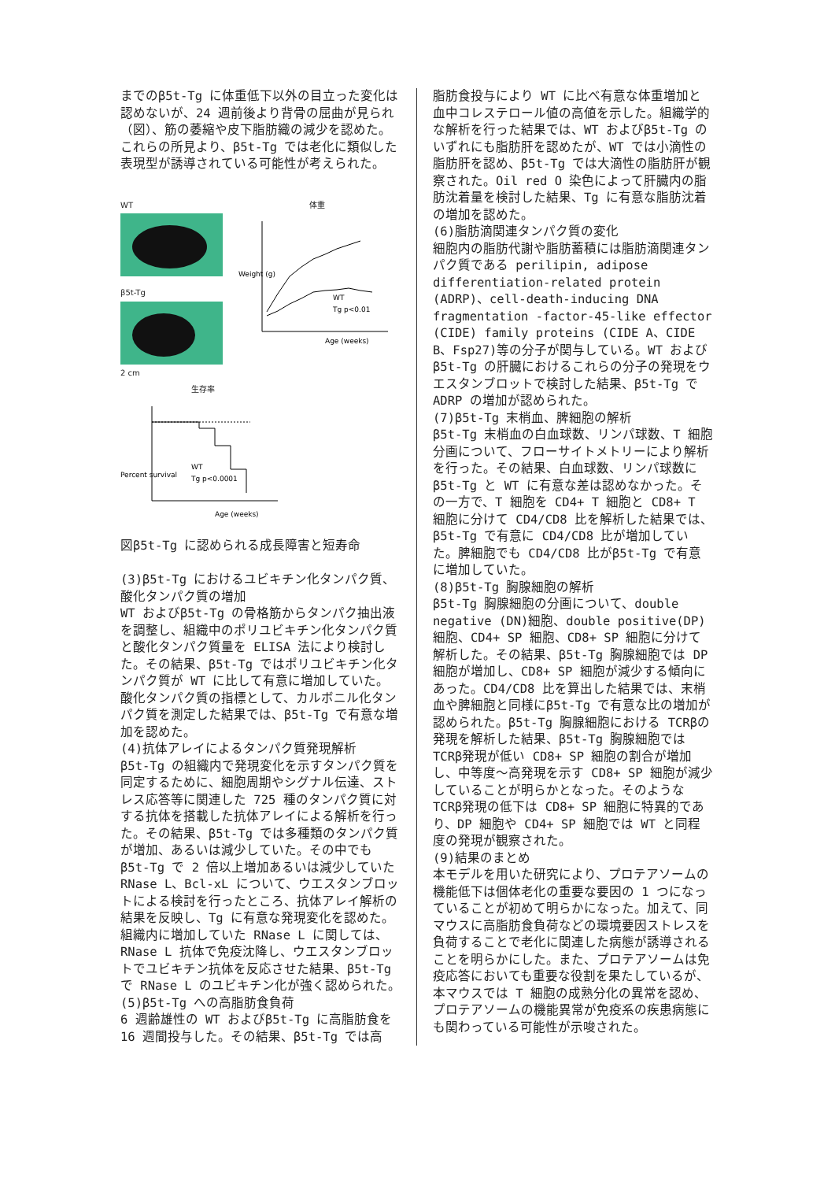までのβ5t-Tg に体重低下以外の目立った変化は認めないが、24 週前後より背骨の屈曲が見られ（図）、筋の萎縮や皮下脂肪織の減少を認めた。これらの所見より、β5t-Tg では老化に類似した表現型が誘導されている可能性が考えられた。
WT
β5t-Tg
2 cm
体重
Weight (g)
Age (weeks)
WT
Tg p<0.01
生存率
Percent survival
WT
Tg p<0.0001
Age (weeks)
図β5t-Tg に認められる成長障害と短寿命
(3)β5t-Tg におけるユビキチン化タンパク質、酸化タンパク質の増加
WT およびβ5t-Tg の骨格筋からタンパク抽出液を調整し、組織中のポリユビキチン化タンパク質と酸化タンパク質量を ELISA 法により検討した。その結果、β5t-Tg ではポリユビキチン化タンパク質が WT に比して有意に増加していた。酸化タンパク質の指標として、カルボニル化タンパク質を測定した結果では、β5t-Tg で有意な増加を認めた。
(4)抗体アレイによるタンパク質発現解析
β5t-Tg の組織内で発現変化を示すタンパク質を同定するために、細胞周期やシグナル伝達、ストレス応答等に関連した 725 種のタンパク質に対する抗体を搭載した抗体アレイによる解析を行った。その結果、β5t-Tg では多種類のタンパク質が増加、あるいは減少していた。その中でもβ5t-Tg で 2 倍以上増加あるいは減少していた RNase L、Bcl-xL について、ウエスタンブロットによる検討を行ったところ、抗体アレイ解析の結果を反映し、Tg に有意な発現変化を認めた。組織内に増加していた RNase L に関しては、RNase L 抗体で免疫沈降し、ウエスタンブロットでユビキチン抗体を反応させた結果、β5t-Tg で RNase L のユビキチン化が強く認められた。
(5)β5t-Tg への高脂肪食負荷
6 週齢雄性の WT およびβ5t-Tg に高脂肪食を 16 週間投与した。その結果、β5t-Tg では高
脂肪食投与により WT に比べ有意な体重増加と血中コレステロール値の高値を示した。組織学的な解析を行った結果では、WT およびβ5t-Tg のいずれにも脂肪肝を認めたが、WT では小滴性の脂肪肝を認め、β5t-Tg では大滴性の脂肪肝が観察された。Oil red O 染色によって肝臓内の脂肪沈着量を検討した結果、Tg に有意な脂肪沈着の増加を認めた。
(6)脂肪滴関連タンパク質の変化
細胞内の脂肪代謝や脂肪蓄積には脂肪滴関連タンパク質である perilipin, adipose differentiation-related protein (ADRP)、cell-death-inducing DNA fragmentation -factor-45-like effector (CIDE) family proteins (CIDE A、CIDE B、Fsp27)等の分子が関与している。WT およびβ5t-Tg の肝臓におけるこれらの分子の発現をウエスタンブロットで検討した結果、β5t-Tg で ADRP の増加が認められた。
(7)β5t-Tg 末梢血、脾細胞の解析
β5t-Tg 末梢血の白血球数、リンパ球数、T 細胞分画について、フローサイトメトリーにより解析を行った。その結果、白血球数、リンパ球数にβ5t-Tg と WT に有意な差は認めなかった。その一方で、T 細胞を CD4+ T 細胞と CD8+ T 細胞に分けて CD4/CD8 比を解析した結果では、β5t-Tg で有意に CD4/CD8 比が増加していた。脾細胞でも CD4/CD8 比がβ5t-Tg で有意に増加していた。
(8)β5t-Tg 胸腺細胞の解析
β5t-Tg 胸腺細胞の分画について、double negative (DN)細胞、double positive(DP)細胞、CD4+ SP 細胞、CD8+ SP 細胞に分けて解析した。その結果、β5t-Tg 胸腺細胞では DP 細胞が増加し、CD8+ SP 細胞が減少する傾向にあった。CD4/CD8 比を算出した結果では、末梢血や脾細胞と同様にβ5t-Tg で有意な比の増加が認められた。β5t-Tg 胸腺細胞における TCRβの発現を解析した結果、β5t-Tg 胸腺細胞では TCRβ発現が低い CD8+ SP 細胞の割合が増加し、中等度～高発現を示す CD8+ SP 細胞が減少していることが明らかとなった。そのような TCRβ発現の低下は CD8+ SP 細胞に特異的であり、DP 細胞や CD4+ SP 細胞では WT と同程度の発現が観察された。
(9)結果のまとめ
本モデルを用いた研究により、プロテアソームの機能低下は個体老化の重要な要因の 1 つになっていることが初めて明らかになった。加えて、同マウスに高脂肪食負荷などの環境要因ストレスを負荷することで老化に関連した病態が誘導されることを明らかにした。また、プロテアソームは免疫応答においても重要な役割を果たしているが、本マウスでは T 細胞の成熟分化の異常を認め、プロテアソームの機能異常が免疫系の疾患病態にも関わっている可能性が示唆された。